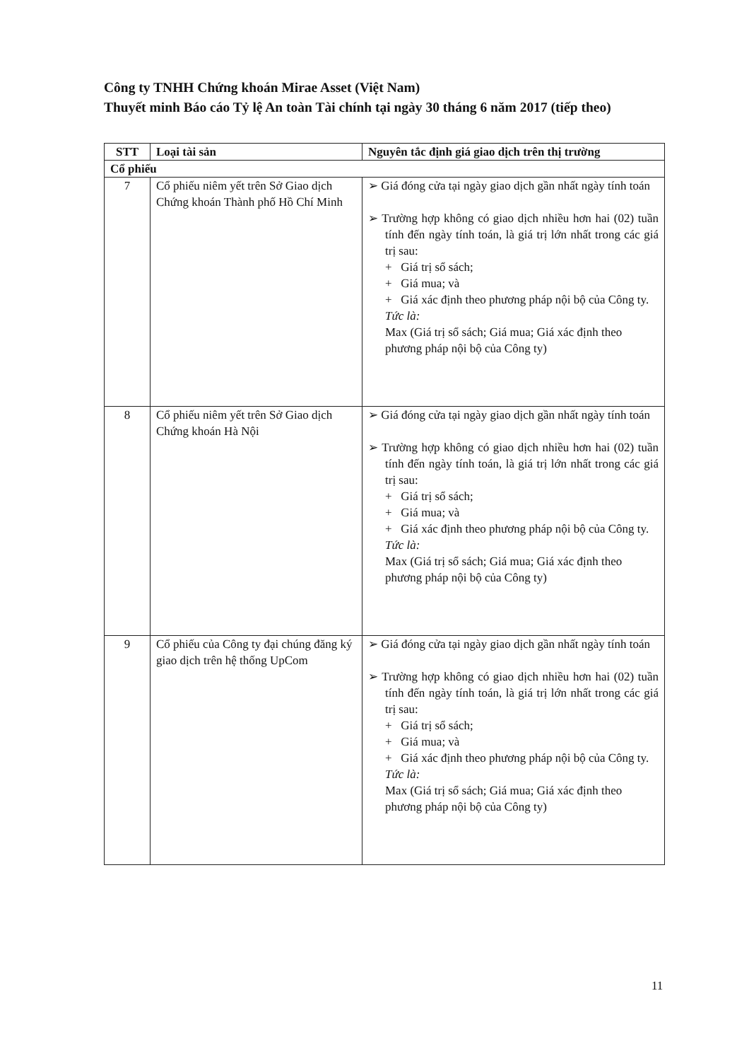Công ty TNHH Chứng khoán Mirae Asset (Việt Nam)
Thuyết minh Báo cáo Tỷ lệ An toàn Tài chính tại ngày 30 tháng 6 năm 2017 (tiếp theo)
| STT | Loại tài sản | Nguyên tắc định giá giao dịch trên thị trường |
| --- | --- | --- |
| Cổ phiếu | | |
| 7 | Cổ phiếu niêm yết trên Sở Giao dịch Chứng khoán Thành phố Hồ Chí Minh | ➢ Giá đóng cửa tại ngày giao dịch gần nhất ngày tính toán ➢ Trường hợp không có giao dịch nhiều hơn hai (02) tuần tính đến ngày tính toán, là giá trị lớn nhất trong các giá trị sau: + Giá trị sổ sách; + Giá mua; và + Giá xác định theo phương pháp nội bộ của Công ty. Tức là: Max (Giá trị sổ sách; Giá mua; Giá xác định theo phương pháp nội bộ của Công ty) |
| 8 | Cổ phiếu niêm yết trên Sở Giao dịch Chứng khoán Hà Nội | ➢ Giá đóng cửa tại ngày giao dịch gần nhất ngày tính toán ➢ Trường hợp không có giao dịch nhiều hơn hai (02) tuần tính đến ngày tính toán, là giá trị lớn nhất trong các giá trị sau: + Giá trị sổ sách; + Giá mua; và + Giá xác định theo phương pháp nội bộ của Công ty. Tức là: Max (Giá trị sổ sách; Giá mua; Giá xác định theo phương pháp nội bộ của Công ty) |
| 9 | Cổ phiếu của Công ty đại chúng đăng ký giao dịch trên hệ thống UpCom | ➢ Giá đóng cửa tại ngày giao dịch gần nhất ngày tính toán ➢ Trường hợp không có giao dịch nhiều hơn hai (02) tuần tính đến ngày tính toán, là giá trị lớn nhất trong các giá trị sau: + Giá trị sổ sách; + Giá mua; và + Giá xác định theo phương pháp nội bộ của Công ty. Tức là: Max (Giá trị sổ sách; Giá mua; Giá xác định theo phương pháp nội bộ của Công ty) |
11